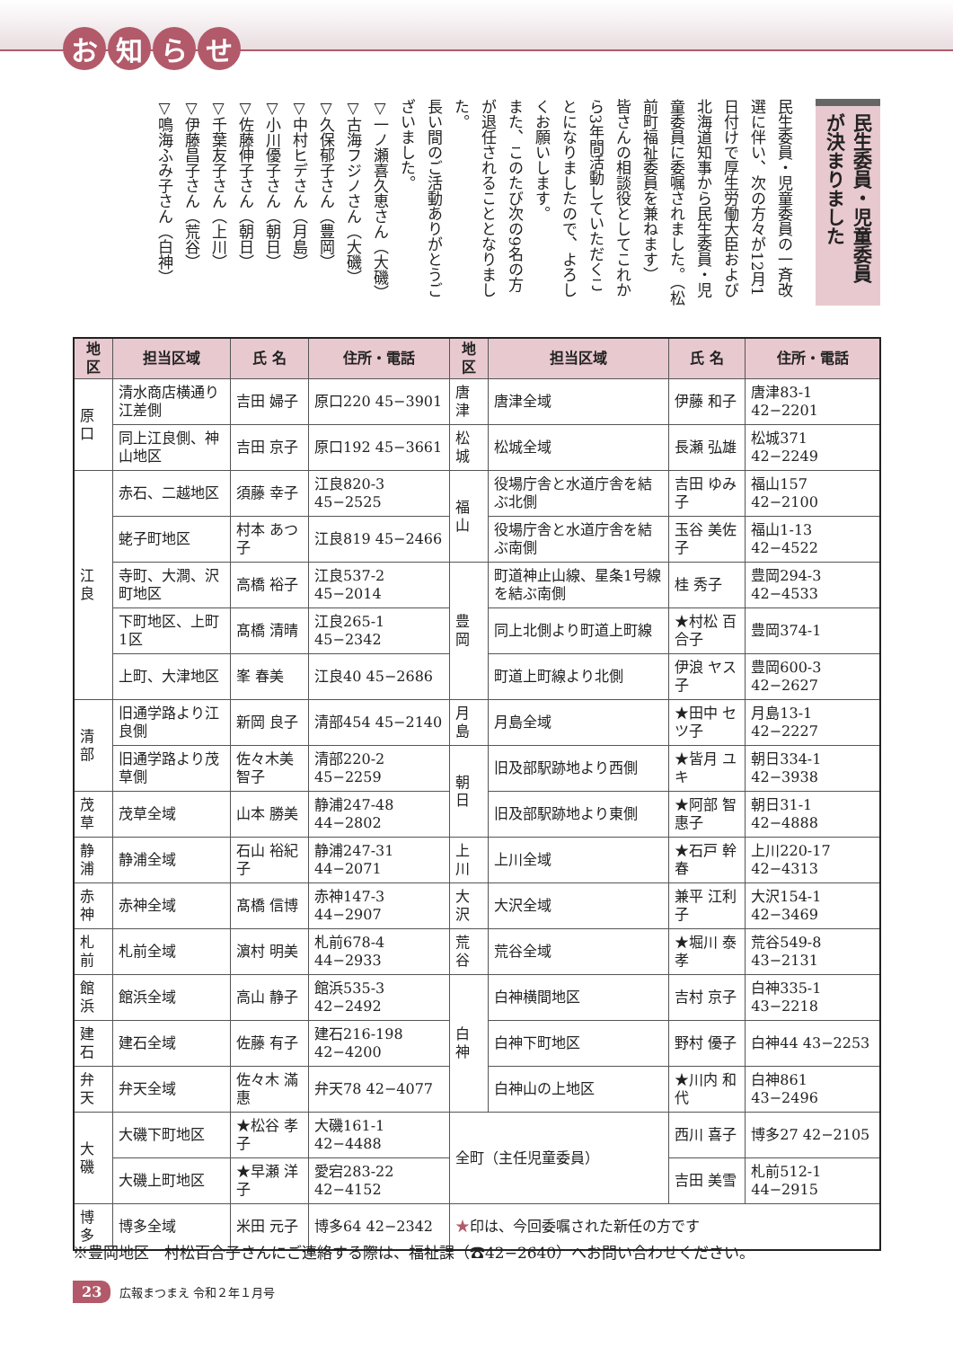お知らせ
民生委員・児童委員が決まりました
民生委員・児童委員の一斉改選に伴い、次の方々が12月1日付けで厚生労働大臣および北海道知事から民生委員・児童委員に委嘱されました。（松前町福祉委員を兼ねます）
皆さんの相談役としてこれから3年間活動していただくことになりましたので、よろしくお願いします。
また、このたび次の9名の方が退任されることとなりました。
長い間のご活動ありがとうございました。
▽一ノ瀬喜久恵さん（大磯）
▽古海フジノさん（大磯）
▽久保郁子さん（豊岡）
▽中村ヒデさん（月島）
▽小川優子さん（朝日）
▽佐藤伸子さん（朝日）
▽千葉友子さん（上川）
▽伊藤昌子さん（荒谷）
▽鳴海ふみ子さん（白神）
| 地 区 | 担当区域 | 氏 名 | 住所・電話 | 地 区 | 担当区域 | 氏 名 | 住所・電話 |
| --- | --- | --- | --- | --- | --- | --- | --- |
| 原 口 | 清水商店横通り江差側 | 吉田 婦子 | 原口220 45−3901 | 唐 津 | 唐津全域 | 伊藤 和子 | 唐津83-1 42−2201 |
| | 同上江良側、神山地区 | 吉田 京子 | 原口192 45−3661 | 松 城 | 松城全域 | 長瀬 弘雄 | 松城371 42−2249 |
| 江 良 | 赤石、二越地区 | 須藤 幸子 | 江良820-3 45−2525 | 福 山 | 役場庁舎と水道庁舎を結ぶ北側 | 吉田 ゆみ子 | 福山157 42−2100 |
| | 蛯子町地区 | 村本 あつ子 | 江良819 45−2466 | | 役場庁舎と水道庁舎を結ぶ南側 | 玉谷 美佐子 | 福山1-13 42−4522 |
| | 寺町、大澗、沢町地区 | 高橋 裕子 | 江良537-2 45−2014 | 豊 岡 | 町道神止山線、星条1号線を結ぶ南側 | 桂 秀子 | 豊岡294-3 42−4533 |
| | 下町地区、上町1区 | 髙橋 清晴 | 江良265-1 45−2342 | | 同上北側より町道上町線 | ★村松 百合子 | 豊岡374-1 |
| | 上町、大津地区 | 峯 春美 | 江良40 45−2686 | | 町道上町線より北側 | 伊浪 ヤス子 | 豊岡600-3 42−2627 |
| 清 部 | 旧通学路より江良側 | 新岡 良子 | 清部454 45−2140 | 月 島 | 月島全域 | ★田中 セツ子 | 月島13-1 42−2227 |
| | 旧通学路より茂草側 | 佐々木美智子 | 清部220-2 45−2259 | 朝 日 | 旧及部駅跡地より西側 | ★皆月 ユキ | 朝日334-1 42−3938 |
| 茂 草 | 茂草全域 | 山本 勝美 | 静浦247-48 44−2802 | | 旧及部駅跡地より東側 | ★阿部 智惠子 | 朝日31-1 42−4888 |
| 静 浦 | 静浦全域 | 石山 裕紀子 | 静浦247-31 44−2071 | 上 川 | 上川全域 | ★石戸 幹春 | 上川220-17 42−4313 |
| 赤 神 | 赤神全域 | 髙橋 信博 | 赤神147-3 44−2907 | 大 沢 | 大沢全域 | 兼平 江利子 | 大沢154-1 42−3469 |
| 札 前 | 札前全域 | 濵村 明美 | 札前678-4 44−2933 | 荒 谷 | 荒谷全域 | ★堀川 泰孝 | 荒谷549-8 43−2131 |
| 館 浜 | 館浜全域 | 高山 静子 | 館浜535-3 42−2492 | 白 神 | 白神横間地区 | 吉村 京子 | 白神335-1 43−2218 |
| 建 石 | 建石全域 | 佐藤 有子 | 建石216-198 42−4200 | | 白神下町地区 | 野村 優子 | 白神44 43−2253 |
| 弁 天 | 弁天全域 | 佐々木 滿惠 | 弁天78 42−4077 | | 白神山の上地区 | ★川内 和代 | 白神861 43−2496 |
| 大 磯 | 大磯下町地区 | ★松谷 孝子 | 大磯161-1 42−4488 | 全町（主任児童委員） | | 西川 喜子 | 博多27 42−2105 |
| | 大磯上町地区 | ★早瀬 洋子 | 愛宕283-22 42−4152 | | | 吉田 美雪 | 札前512-1 44−2915 |
| 博 多 | 博多全域 | 米田 元子 | 博多64 42−2342 | ★ 印は、今回委嘱された新任の方です | | | |
※豊岡地区　村松百合子さんにご連絡する際は、福祉課（☎42−2640）へお問い合わせください。
23 広報まつまえ 令和２年１月号